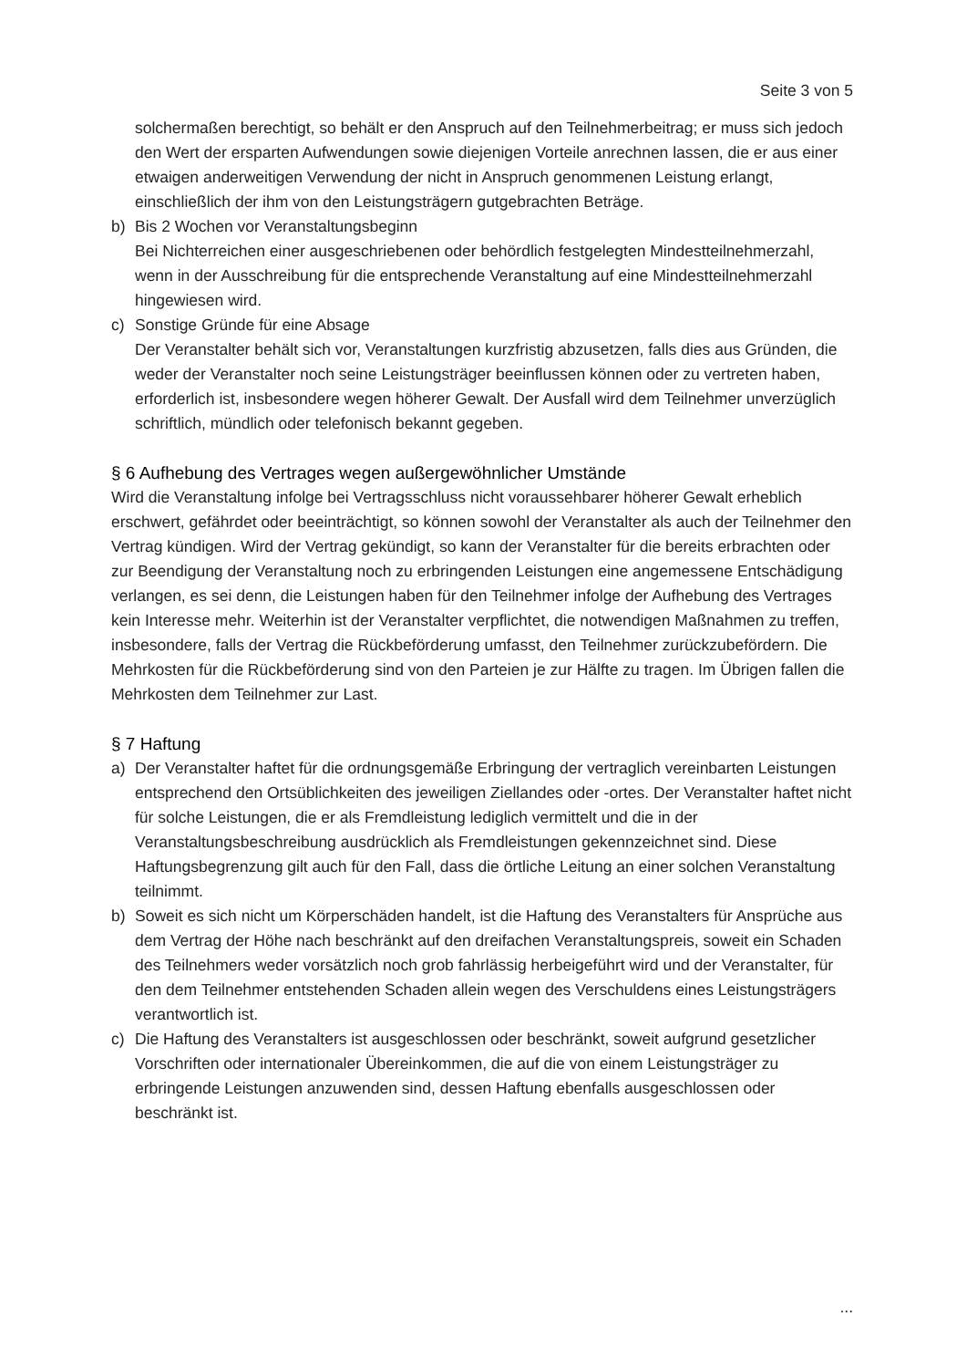Seite 3 von 5
solchermaßen berechtigt, so behält er den Anspruch auf den Teilnehmerbeitrag; er muss sich jedoch den Wert der ersparten Aufwendungen sowie diejenigen Vorteile anrechnen lassen, die er aus einer etwaigen anderweitigen Verwendung der nicht in Anspruch genommenen Leistung erlangt, einschließlich der ihm von den Leistungsträgern gutgebrachten Beträge.
b) Bis 2 Wochen vor Veranstaltungsbeginn
Bei Nichterreichen einer ausgeschriebenen oder behördlich festgelegten Mindestteilnehmerzahl, wenn in der Ausschreibung für die entsprechende Veranstaltung auf eine Mindestteilnehmerzahl hingewiesen wird.
c) Sonstige Gründe für eine Absage
Der Veranstalter behält sich vor, Veranstaltungen kurzfristig abzusetzen, falls dies aus Gründen, die weder der Veranstalter noch seine Leistungsträger beeinflussen können oder zu vertreten haben, erforderlich ist, insbesondere wegen höherer Gewalt. Der Ausfall wird dem Teilnehmer unverzüglich schriftlich, mündlich oder telefonisch bekannt gegeben.
§ 6 Aufhebung des Vertrages wegen außergewöhnlicher Umstände
Wird die Veranstaltung infolge bei Vertragsschluss nicht voraussehbarer höherer Gewalt erheblich erschwert, gefährdet oder beeinträchtigt, so können sowohl der Veranstalter als auch der Teilnehmer den Vertrag kündigen. Wird der Vertrag gekündigt, so kann der Veranstalter für die bereits erbrachten oder zur Beendigung der Veranstaltung noch zu erbringenden Leistungen eine angemessene Entschädigung verlangen, es sei denn, die Leistungen haben für den Teilnehmer infolge der Aufhebung des Vertrages kein Interesse mehr. Weiterhin ist der Veranstalter verpflichtet, die notwendigen Maßnahmen zu treffen, insbesondere, falls der Vertrag die Rückbeförderung umfasst, den Teilnehmer zurückzubefördern. Die Mehrkosten für die Rückbeförderung sind von den Parteien je zur Hälfte zu tragen. Im Übrigen fallen die Mehrkosten dem Teilnehmer zur Last.
§ 7 Haftung
a) Der Veranstalter haftet für die ordnungsgemäße Erbringung der vertraglich vereinbarten Leistungen entsprechend den Ortsüblichkeiten des jeweiligen Ziellandes oder -ortes. Der Veranstalter haftet nicht für solche Leistungen, die er als Fremdleistung lediglich vermittelt und die in der Veranstaltungsbeschreibung ausdrücklich als Fremdleistungen gekennzeichnet sind. Diese Haftungsbegrenzung gilt auch für den Fall, dass die örtliche Leitung an einer solchen Veranstaltung teilnimmt.
b) Soweit es sich nicht um Körperschäden handelt, ist die Haftung des Veranstalters für Ansprüche aus dem Vertrag der Höhe nach beschränkt auf den dreifachen Veranstaltungspreis, soweit ein Schaden des Teilnehmers weder vorsätzlich noch grob fahrlässig herbeigeführt wird und der Veranstalter, für den dem Teilnehmer entstehenden Schaden allein wegen des Verschuldens eines Leistungsträgers verantwortlich ist.
c) Die Haftung des Veranstalters ist ausgeschlossen oder beschränkt, soweit aufgrund gesetzlicher Vorschriften oder internationaler Übereinkommen, die auf die von einem Leistungsträger zu erbringende Leistungen anzuwenden sind, dessen Haftung ebenfalls ausgeschlossen oder beschränkt ist.
...